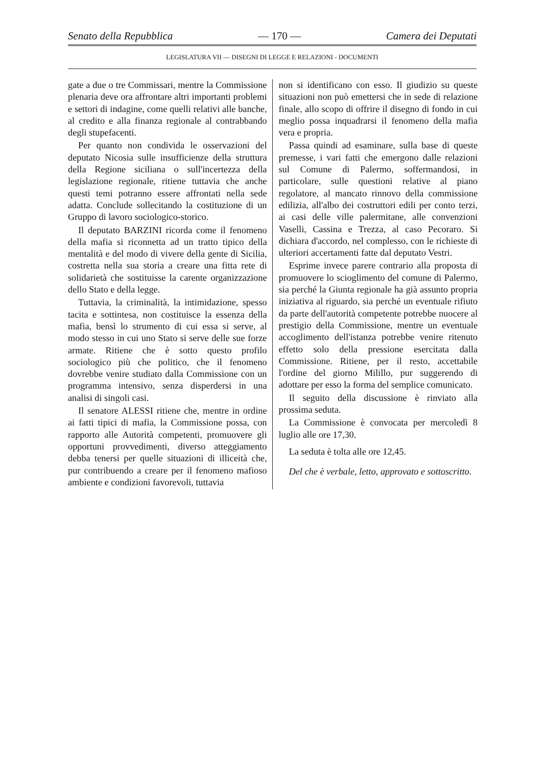Senato della Repubblica — 170 — Camera dei Deputati
LEGISLATURA VII — DISEGNI DI LEGGE E RELAZIONI - DOCUMENTI
gate a due o tre Commissari, mentre la Commissione plenaria deve ora affrontare altri importanti problemi e settori di indagine, come quelli relativi alle banche, al credito e alla finanza regionale al contrabbando degli stupefacenti.
Per quanto non condivida le osservazioni del deputato Nicosia sulle insufficienze della struttura della Regione siciliana o sull'incertezza della legislazione regionale, ritiene tuttavia che anche questi temi potranno essere affrontati nella sede adatta. Conclude sollecitando la costituzione di un Gruppo di lavoro sociologico-storico.
Il deputato BARZINI ricorda come il fenomeno della mafia si riconnetta ad un tratto tipico della mentalità e del modo di vivere della gente di Sicilia, costretta nella sua storia a creare una fitta rete di solidarietà che sostituisse la carente organizzazione dello Stato e della legge.
Tuttavia, la criminalità, la intimidazione, spesso tacita e sottintesa, non costituisce la essenza della mafia, bensì lo strumento di cui essa si serve, al modo stesso in cui uno Stato si serve delle sue forze armate. Ritiene che è sotto questo profilo sociologico più che politico, che il fenomeno dovrebbe venire studiato dalla Commissione con un programma intensivo, senza disperdersi in una analisi di singoli casi.
Il senatore ALESSI ritiene che, mentre in ordine ai fatti tipici di mafia, la Commissione possa, con rapporto alle Autorità competenti, promuovere gli opportuni provvedimenti, diverso atteggiamento debba tenersi per quelle situazioni di illiceità che, pur contribuendo a creare per il fenomeno mafioso ambiente e condizioni favorevoli, tuttavia
non si identificano con esso. Il giudizio su queste situazioni non può emettersi che in sede di relazione finale, allo scopo di offrire il disegno di fondo in cui meglio possa inquadrarsi il fenomeno della mafia vera e propria.
Passa quindi ad esaminare, sulla base di queste premesse, i vari fatti che emergono dalle relazioni sul Comune di Palermo, soffermandosi, in particolare, sulle questioni relative al piano regolatore, al mancato rinnovo della commissione edilizia, all'albo dei costruttori edili per conto terzi, ai casi delle ville palermitane, alle convenzioni Vaselli, Cassina e Trezza, al caso Pecoraro. Si dichiara d'accordo, nel complesso, con le richieste di ulteriori accertamenti fatte dal deputato Vestri.
Esprime invece parere contrario alla proposta di promuovere lo scioglimento del comune di Palermo, sia perché la Giunta regionale ha già assunto propria iniziativa al riguardo, sia perché un eventuale rifiuto da parte dell'autorità competente potrebbe nuocere al prestigio della Commissione, mentre un eventuale accoglimento dell'istanza potrebbe venire ritenuto effetto solo della pressione esercitata dalla Commissione. Ritiene, per il resto, accettabile l'ordine del giorno Milillo, pur suggerendo di adottare per esso la forma del semplice comunicato.
Il seguito della discussione è rinviato alla prossima seduta.
La Commissione è convocata per mercoledì 8 luglio alle ore 17,30.
La seduta è tolta alle ore 12,45.
Del che è verbale, letto, approvato e sottoscritto.